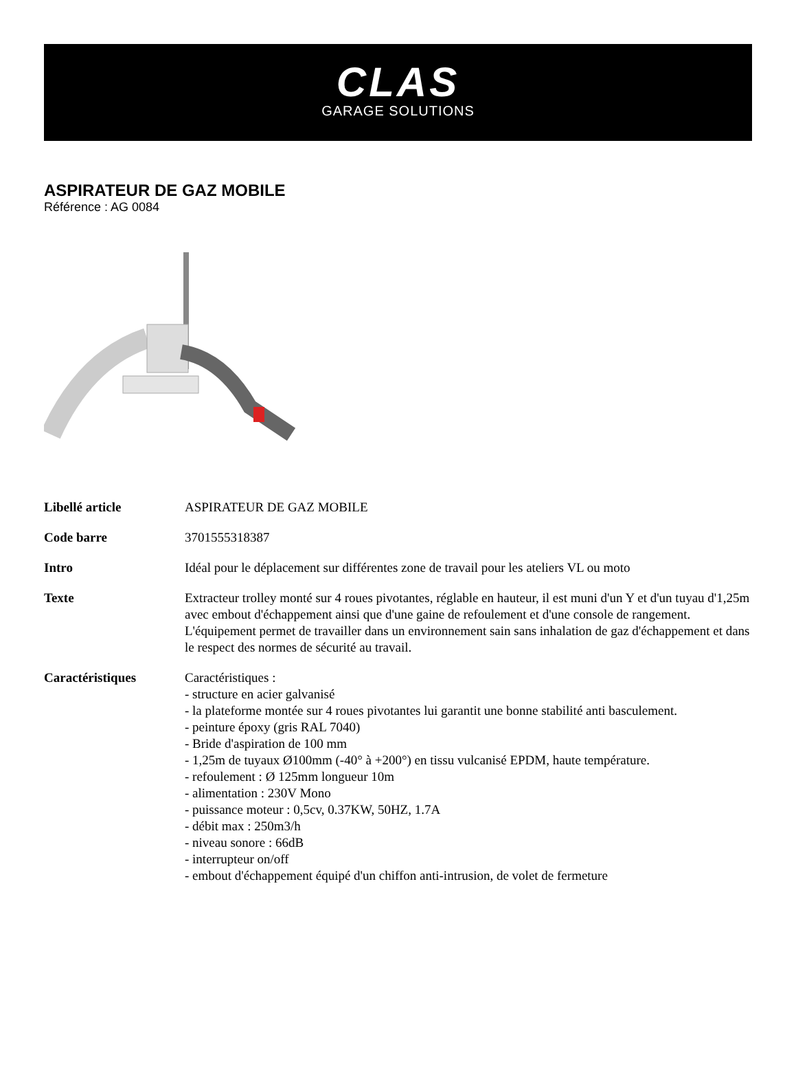CLAS
GARAGE SOLUTIONS
ASPIRATEUR DE GAZ MOBILE
Référence : AG 0084
| Libellé article | ASPIRATEUR DE GAZ MOBILE |
| Code barre | 3701555318387 |
| Intro | Idéal pour le déplacement sur différentes zone de travail pour les ateliers VL ou moto |
| Texte | Extracteur trolley monté sur 4 roues pivotantes, réglable en hauteur, il est muni d'un Y et d'un tuyau d'1,25m avec embout d'échappement ainsi que d'une gaine de refoulement et d'une console de rangement. L'équipement permet de travailler dans un environnement sain sans inhalation de gaz d'échappement et dans le respect des normes de sécurité au travail. |
| Caractéristiques | Caractéristiques : - structure en acier galvanisé - la plateforme montée sur 4 roues pivotantes lui garantit une bonne stabilité anti basculement. - peinture époxy (gris RAL 7040) - Bride d'aspiration de 100 mm - 1,25m de tuyaux Ø100mm (-40° à +200°) en tissu vulcanisé EPDM, haute température. - refoulement : Ø 125mm longueur 10m - alimentation : 230V Mono - puissance moteur : 0,5cv, 0.37KW, 50HZ, 1.7A - débit max : 250m3/h - niveau sonore : 66dB - interrupteur on/off - embout d'échappement équipé d'un chiffon anti-intrusion, de volet de fermeture |